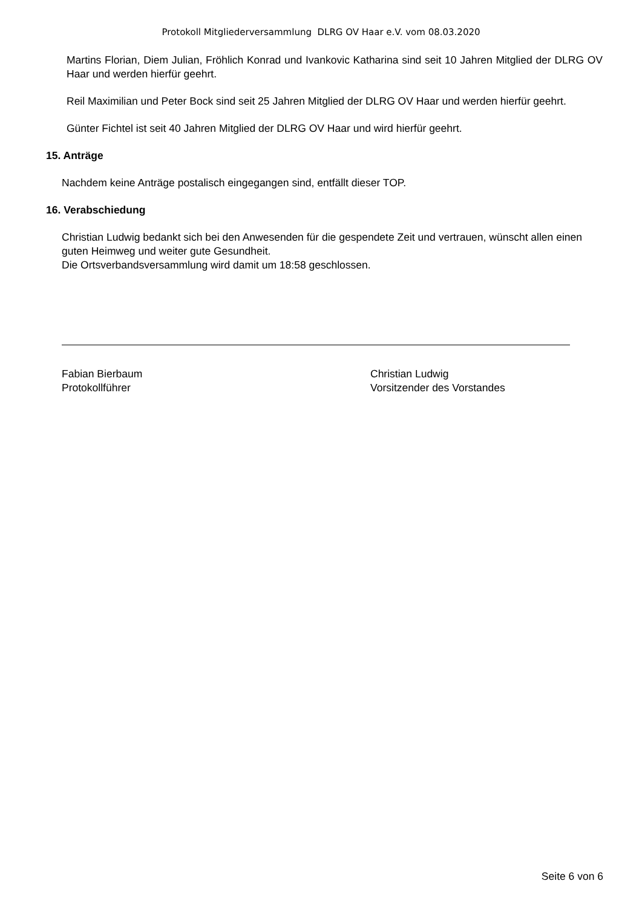Protokoll Mitgliederversammlung DLRG OV Haar e.V. vom 08.03.2020
Martins Florian, Diem Julian, Fröhlich Konrad und Ivankovic Katharina sind seit 10 Jahren Mitglied der DLRG OV Haar und werden hierfür geehrt.
Reil Maximilian und Peter Bock sind seit 25 Jahren Mitglied der DLRG OV Haar und werden hierfür geehrt.
Günter Fichtel ist seit 40 Jahren Mitglied der DLRG OV Haar und wird hierfür geehrt.
15. Anträge
Nachdem keine Anträge postalisch eingegangen sind, entfällt dieser TOP.
16. Verabschiedung
Christian Ludwig bedankt sich bei den Anwesenden für die gespendete Zeit und vertrauen, wünscht allen einen guten Heimweg und weiter gute Gesundheit.
Die Ortsverbandsversammlung wird damit um 18:58 geschlossen.
Fabian Bierbaum
Protokollführer
Christian Ludwig
Vorsitzender des Vorstandes
Seite 6 von 6